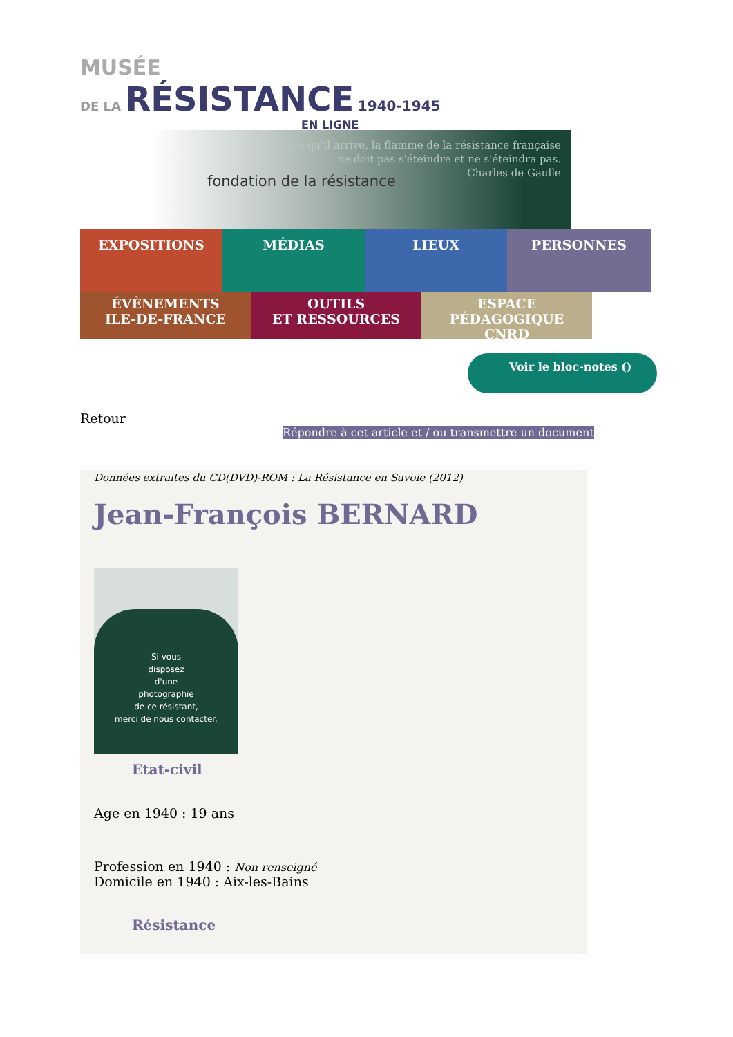MUSÉE
DE LA RÉSISTANCE 1940-1945
EN LIGNE
fondation de la résistance
Quoi qu'il arrive, la flamme de la résistance française
ne doit pas s'éteindre et ne s'éteindra pas.
Charles de Gaulle
EXPOSITIONS
MÉDIAS
LIEUX
PERSONNES
ÉVÈNEMENTS
ILE-DE-FRANCE
OUTILS
ET RESSOURCES
ESPACE PÉDAGOGIQUE
CNRD
Voir le bloc-notes ()
Retour
Répondre à cet article et / ou transmettre un document
Données extraites du CD(DVD)-ROM : La Résistance en Savoie (2012)
Jean-François BERNARD
Si vous
disposez
d'une
photographie
de ce résistant,
merci de nous contacter.
Etat-civil
Age en 1940 : 19 ans
Profession en 1940 : Non renseigné
Domicile en 1940 : Aix-les-Bains
Résistance